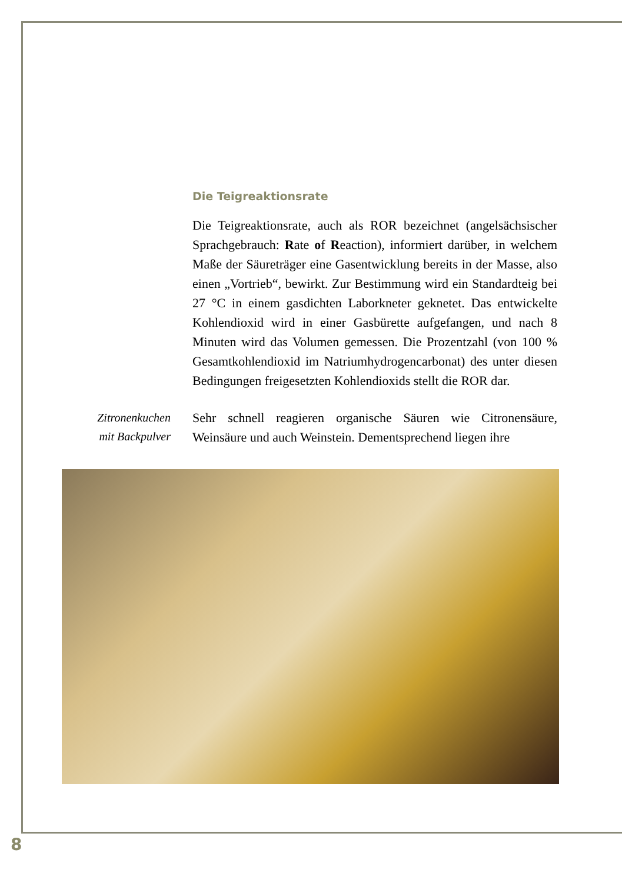Die Teigreaktionsrate
Die Teigreaktionsrate, auch als ROR bezeichnet (angelsächsischer Sprachgebrauch: Rate of Reaction), informiert darüber, in welchem Maße der Säureträger eine Gasentwicklung bereits in der Masse, also einen „Vortrieb“, bewirkt. Zur Bestimmung wird ein Standardteig bei 27 °C in einem gasdichten Laborkneter geknetet. Das entwickelte Kohlendioxid wird in einer Gasbürette aufgefangen, und nach 8 Minuten wird das Volumen gemessen. Die Prozentzahl (von 100 % Gesamtkohlendioxid im Natriumhydrogencarbonat) des unter diesen Bedingungen freigesetzten Kohlendioxids stellt die ROR dar.
Zitronenkuchen
mit Backpulver
Sehr schnell reagieren organische Säuren wie Citronensäure, Weinsäure und auch Weinstein. Dementsprechend liegen ihre
8